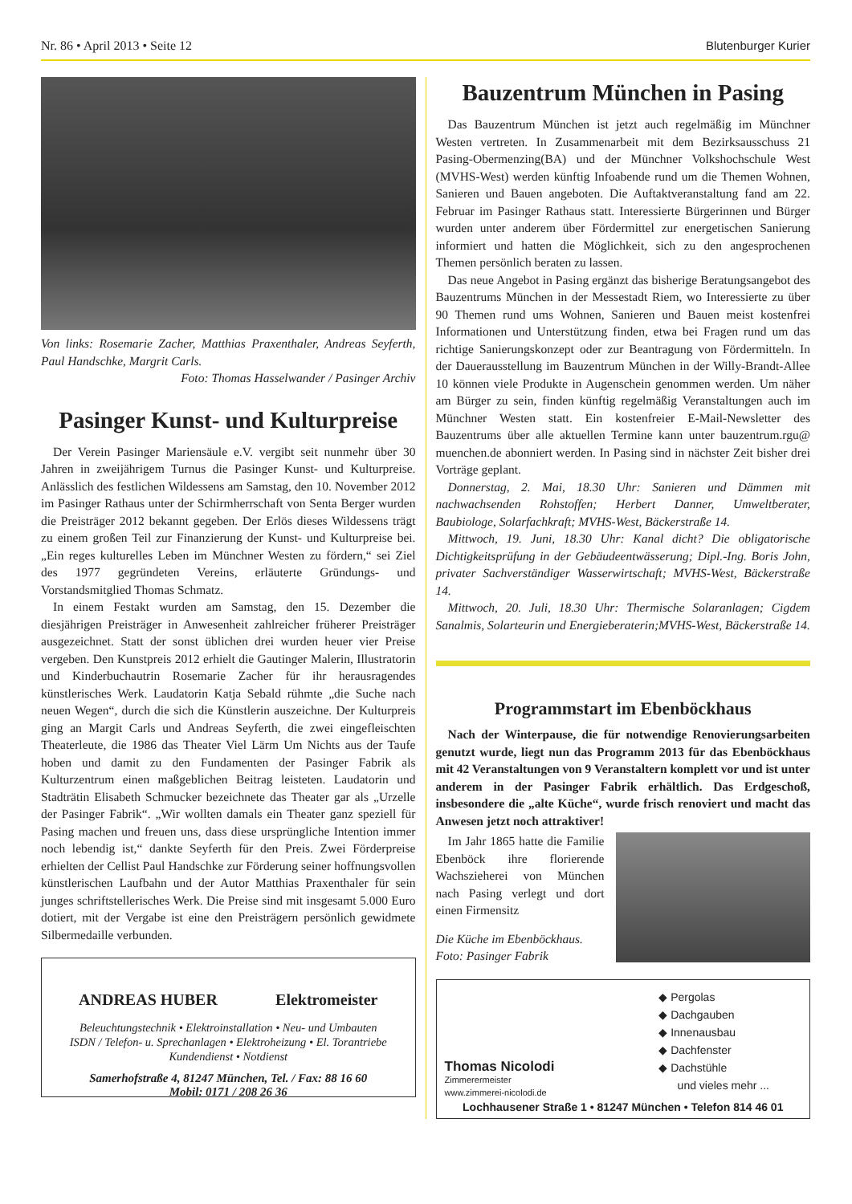Nr. 86 • April 2013 • Seite 12 Blutenburger Kurier
Von links: Rosemarie Zacher, Matthias Praxenthaler, Andreas Seyferth, Paul Handschke, Margrit Carls.
Foto: Thomas Hasselwander / Pasinger Archiv
Pasinger Kunst- und Kulturpreise
Der Verein Pasinger Mariensäule e.V. vergibt seit nunmehr über 30 Jahren in zweijährigem Turnus die Pasinger Kunst- und Kulturpreise. Anlässlich des festlichen Wildessens am Samstag, den 10. November 2012 im Pasinger Rathaus unter der Schirmherrschaft von Senta Berger wurden die Preisträger 2012 bekannt gegeben. Der Erlös dieses Wildessens trägt zu einem großen Teil zur Finanzierung der Kunst- und Kulturpreise bei. „Ein reges kulturelles Leben im Münchner Westen zu fördern,“ sei Ziel des 1977 gegründeten Vereins, erläuterte Gründungs- und Vorstandsmitglied Thomas Schmatz.
In einem Festakt wurden am Samstag, den 15. Dezember die diesjährigen Preisträger in Anwesenheit zahlreicher früherer Preisträger ausgezeichnet. Statt der sonst üblichen drei wurden heuer vier Preise vergeben. Den Kunstpreis 2012 erhielt die Gautinger Malerin, Illustratorin und Kinderbuchautrin Rosemarie Zacher für ihr herausragendes künstlerisches Werk. Laudatorin Katja Sebald rühmte „die Suche nach neuen Wegen“, durch die sich die Künstlerin auszeichne. Der Kulturpreis ging an Margit Carls und Andreas Seyferth, die zwei eingefleischten Theaterleute, die 1986 das Theater Viel Lärm Um Nichts aus der Taufe hoben und damit zu den Fundamenten der Pasinger Fabrik als Kulturzentrum einen maßgeblichen Beitrag leisteten. Laudatorin und Stadträtin Elisabeth Schmucker bezeichnete das Theater gar als „Urzelle der Pasinger Fabrik“. „Wir wollten damals ein Theater ganz speziell für Pasing machen und freuen uns, dass diese ursprüngliche Intention immer noch lebendig ist,“ dankte Seyferth für den Preis. Zwei Förderpreise erhielten der Cellist Paul Handschke zur Förderung seiner hoffnungsvollen künstlerischen Laufbahn und der Autor Matthias Praxenthaler für sein junges schriftstellerisches Werk. Die Preise sind mit insgesamt 5.000 Euro dotiert, mit der Vergabe ist eine den Preisträgern persönlich gewidmete Silbermedaille verbunden.
ANDREAS HUBER Elektromeister
Beleuchtungstechnik • Elektroinstallation • Neu- und Umbauten
ISDN / Telefon- u. Sprechanlagen • Elektroheizung • El. Torantriebe
Kundendienst • Notdienst
Samerhofstraße 4, 81247 München, Tel. / Fax: 88 16 60
Mobil: 0171 / 208 26 36
Bauzentrum München in Pasing
Das Bauzentrum München ist jetzt auch regelmäßig im Münchner Westen vertreten. In Zusammenarbeit mit dem Bezirksausschuss 21 Pasing-Obermenzing(BA) und der Münchner Volkshochschule West (MVHS-West) werden künftig Infoabende rund um die Themen Wohnen, Sanieren und Bauen angeboten. Die Auftaktveranstaltung fand am 22. Februar im Pasinger Rathaus statt. Interessierte Bürgerinnen und Bürger wurden unter anderem über Fördermittel zur energetischen Sanierung informiert und hatten die Möglichkeit, sich zu den angesprochenen Themen persönlich beraten zu lassen.
Das neue Angebot in Pasing ergänzt das bisherige Beratungsangebot des Bauzentrums München in der Messestadt Riem, wo Interessierte zu über 90 Themen rund ums Wohnen, Sanieren und Bauen meist kostenfrei Informationen und Unterstützung finden, etwa bei Fragen rund um das richtige Sanierungskonzept oder zur Beantragung von Fördermitteln. In der Dauerausstellung im Bauzentrum München in der Willy-Brandt-Allee 10 können viele Produkte in Augenschein genommen werden. Um näher am Bürger zu sein, finden künftig regelmäßig Veranstaltungen auch im Münchner Westen statt. Ein kostenfreier E-Mail-Newsletter des Bauzentrums über alle aktuellen Termine kann unter bauzentrum.rgu@ muenchen.de abonniert werden. In Pasing sind in nächster Zeit bisher drei Vorträge geplant.
Donnerstag, 2. Mai, 18.30 Uhr: Sanieren und Dämmen mit nachwachsenden Rohstoffen; Herbert Danner, Umweltberater, Baubiologe, Solarfachkraft; MVHS-West, Bäckerstraße 14.
Mittwoch, 19. Juni, 18.30 Uhr: Kanal dicht? Die obligatorische Dichtigkeitsprüfung in der Gebäudeentwässerung; Dipl.-Ing. Boris John, privater Sachverständiger Wasserwirtschaft; MVHS-West, Bäckerstraße 14.
Mittwoch, 20. Juli, 18.30 Uhr: Thermische Solaranlagen; Cigdem Sanalmis, Solarteurin und Energieberaterin;MVHS-West, Bäckerstraße 14.
Programmstart im Ebenböckhaus
Nach der Winterpause, die für notwendige Renovierungsarbeiten genutzt wurde, liegt nun das Programm 2013 für das Ebenböckhaus mit 42 Veranstaltungen von 9 Veranstaltern komplett vor und ist unter anderem in der Pasinger Fabrik erhältlich. Das Erdgeschoß, insbesondere die „alte Küche“, wurde frisch renoviert und macht das Anwesen jetzt noch attraktiver!
Im Jahr 1865 hatte die Familie Ebenböck ihre florierende Wachszieherei von München nach Pasing verlegt und dort einen Firmensitz
Die Küche im Ebenböckhaus.
Foto: Pasinger Fabrik
Thomas Nicolodi
Zimmerermeister
www.zimmerei-nicolodi.de
◆ Pergolas
◆ Dachgauben
◆ Innenausbau
◆ Dachfenster
◆ Dachstühle
und vieles mehr ...
Lochhausener Straße 1 • 81247 München • Telefon 814 46 01